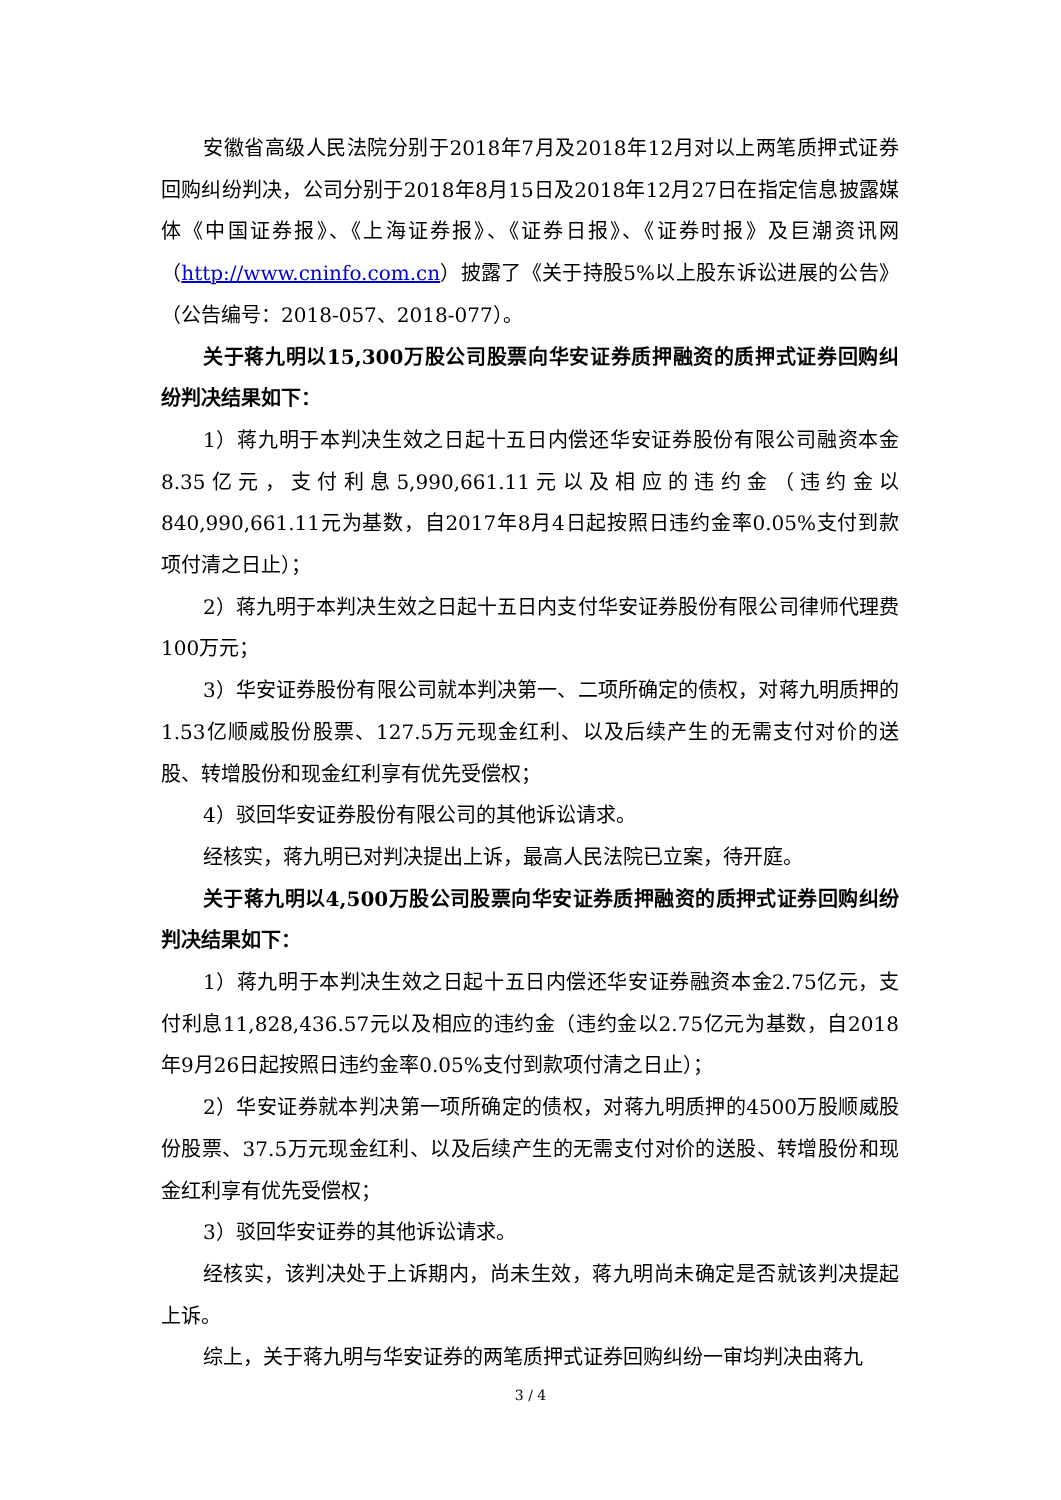安徽省高级人民法院分别于2018年7月及2018年12月对以上两笔质押式证券回购纠纷判决，公司分别于2018年8月15日及2018年12月27日在指定信息披露媒体《中国证券报》、《上海证券报》、《证券日报》、《证券时报》及巨潮资讯网（http://www.cninfo.com.cn）披露了《关于持股5%以上股东诉讼进展的公告》（公告编号：2018-057、2018-077）。
关于蒋九明以15,300万股公司股票向华安证券质押融资的质押式证券回购纠纷判决结果如下：
1）蒋九明于本判决生效之日起十五日内偿还华安证券股份有限公司融资本金8.35亿元，支付利息5,990,661.11元以及相应的违约金（违约金以840,990,661.11元为基数，自2017年8月4日起按照日违约金率0.05%支付到款项付清之日止）；
2）蒋九明于本判决生效之日起十五日内支付华安证券股份有限公司律师代理费100万元；
3）华安证券股份有限公司就本判决第一、二项所确定的债权，对蒋九明质押的1.53亿顺威股份股票、127.5万元现金红利、以及后续产生的无需支付对价的送股、转增股份和现金红利享有优先受偿权；
4）驳回华安证券股份有限公司的其他诉讼请求。
经核实，蒋九明已对判决提出上诉，最高人民法院已立案，待开庭。
关于蒋九明以4,500万股公司股票向华安证券质押融资的质押式证券回购纠纷判决结果如下：
1）蒋九明于本判决生效之日起十五日内偿还华安证券融资本金2.75亿元，支付利息11,828,436.57元以及相应的违约金（违约金以2.75亿元为基数，自2018年9月26日起按照日违约金率0.05%支付到款项付清之日止）；
2）华安证券就本判决第一项所确定的债权，对蒋九明质押的4500万股顺威股份股票、37.5万元现金红利、以及后续产生的无需支付对价的送股、转增股份和现金红利享有优先受偿权；
3）驳回华安证券的其他诉讼请求。
经核实，该判决处于上诉期内，尚未生效，蒋九明尚未确定是否就该判决提起上诉。
综上，关于蒋九明与华安证券的两笔质押式证券回购纠纷一审均判决由蒋九
3 / 4